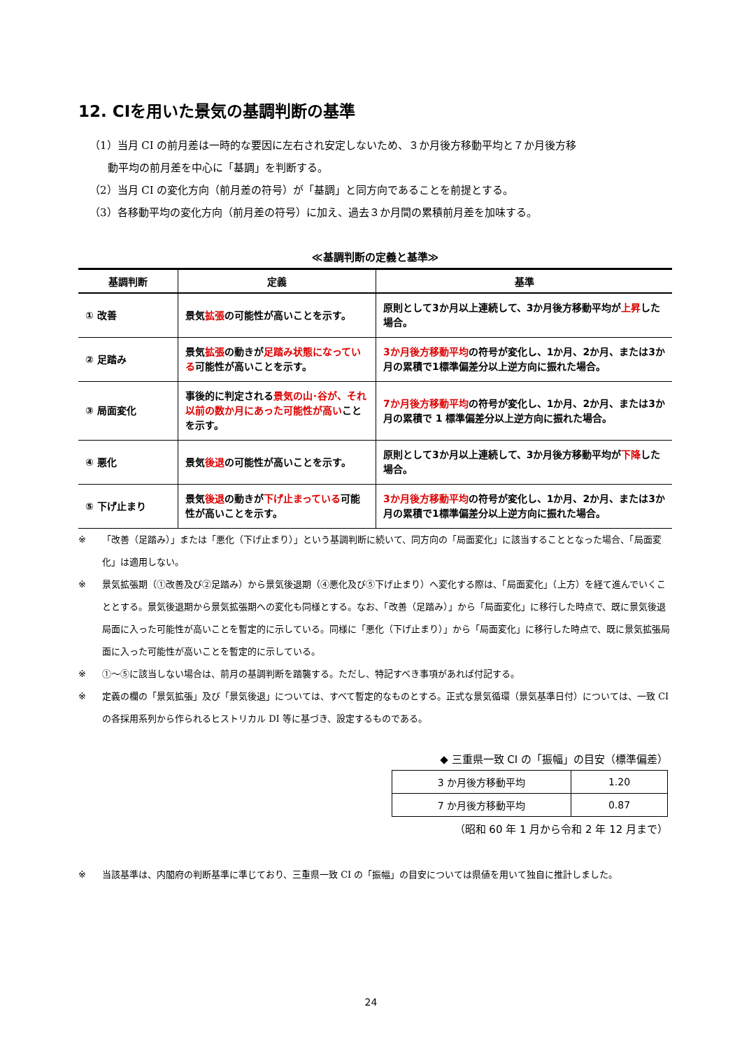12. CIを用いた景気の基調判断の基準
（1）当月 CI の前月差は一時的な要因に左右され安定しないため、３か月後方移動平均と７か月後方移
動平均の前月差を中心に「基調」を判断する。
（2）当月 CI の変化方向（前月差の符号）が「基調」と同方向であることを前提とする。
（3）各移動平均の変化方向（前月差の符号）に加え、過去３か月間の累積前月差を加味する。
≪基調判断の定義と基準≫
| 基調判断 | 定義 | 基準 |
| --- | --- | --- |
| ① 改善 | 景気 拡張 の可能性が高いことを示す。 | 原則として3か月以上連続して、3か月後方移動平均が 上昇 した場合。 |
| ② 足踏み | 景気 拡張 の動きが 足踏み状態になっている 可能性が高いことを示す。 | 3か月後方移動平均 の符号が変化し、1か月、2か月、または3か月の累積で1標準偏差分以上逆方向に振れた場合。 |
| ③ 局面変化 | 事後的に判定される 景気の山･谷が、それ以前の数か月にあった可能性が高い ことを示す。 | 7か月後方移動平均 の符号が変化し、1か月、2か月、または3か月の累積で 1 標準偏差分以上逆方向に振れた場合。 |
| ④ 悪化 | 景気 後退 の可能性が高いことを示す。 | 原則として3か月以上連続して、3か月後方移動平均が 下降 した場合。 |
| ⑤ 下げ止まり | 景気 後退 の動きが 下げ止まっている 可能性が高いことを示す。 | 3か月後方移動平均 の符号が変化し、1か月、2か月、または3か月の累積で1標準偏差分以上逆方向に振れた場合。 |
※ 「改善（足踏み）」または「悪化（下げ止まり）」という基調判断に続いて、同方向の「局面変化」に該当することとなった場合、「局面変化」は適用しない。
※ 景気拡張期（①改善及び②足踏み）から景気後退期（④悪化及び⑤下げ止まり）へ変化する際は、「局面変化」（上方）を経て進んでいくこととする。景気後退期から景気拡張期への変化も同様とする。なお、「改善（足踏み）」から「局面変化」に移行した時点で、既に景気後退局面に入った可能性が高いことを暫定的に示している。同様に「悪化（下げ止まり）」から「局面変化」に移行した時点で、既に景気拡張局面に入った可能性が高いことを暫定的に示している。
※ ①～⑤に該当しない場合は、前月の基調判断を踏襲する。ただし、特記すべき事項があれば付記する。
※ 定義の欄の「景気拡張」及び「景気後退」については、すべて暫定的なものとする。正式な景気循環（景気基準日付）については、一致 CI の各採用系列から作られるヒストリカル DI 等に基づき、設定するものである。
◆ 三重県一致 CI の「振幅」の目安（標準偏差）
| 3 か月後方移動平均 | 1.20 |
| 7 か月後方移動平均 | 0.87 |
（昭和 60 年 1 月から令和 2 年 12 月まで）
※ 当該基準は、内閣府の判断基準に準じており、三重県一致 CI の「振幅」の目安については県値を用いて独自に推計しました。
24